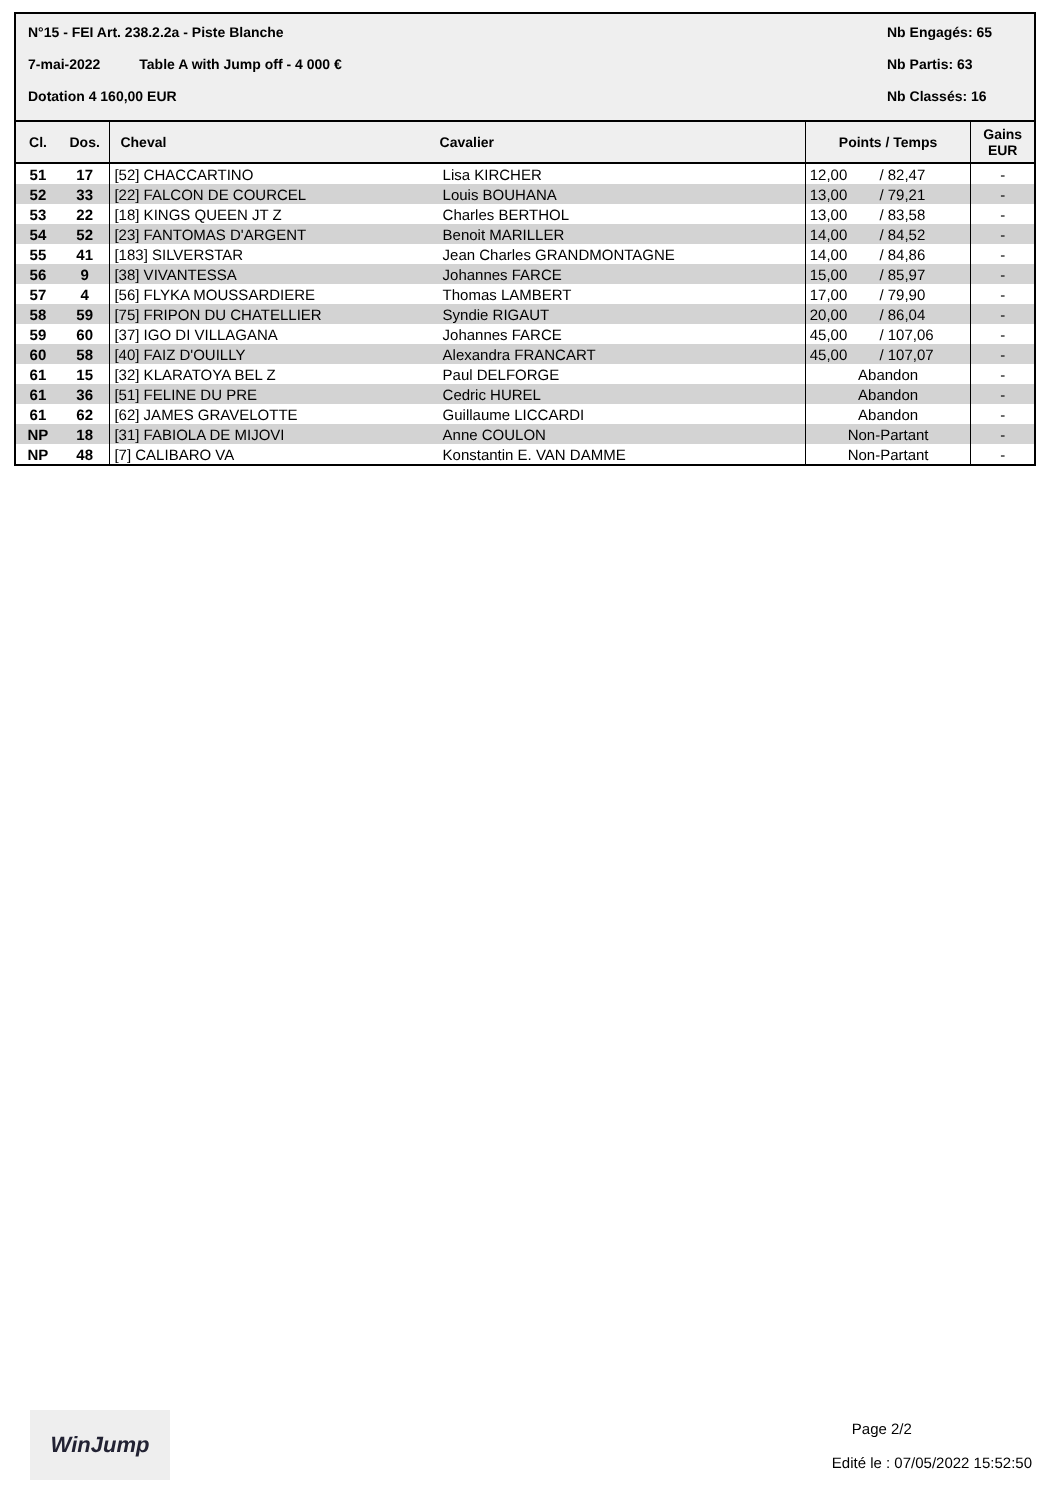N°15 - FEI Art. 238.2.2a - Piste Blanche Nb Engagés: 65
7-mai-2022 Table A with Jump off - 4 000 € Nb Partis: 63
Dotation 4 160,00 EUR Nb Classés: 16
| Cl. | Dos. | Cheval | Cavalier | Points / Temps | | Gains EUR |
| --- | --- | --- | --- | --- | --- | --- |
| 51 | 17 | [52] CHACCARTINO | Lisa KIRCHER | 12,00 | / 82,47 | - |
| 52 | 33 | [22] FALCON DE COURCEL | Louis BOUHANA | 13,00 | / 79,21 | - |
| 53 | 22 | [18] KINGS QUEEN JT Z | Charles BERTHOL | 13,00 | / 83,58 | - |
| 54 | 52 | [23] FANTOMAS D'ARGENT | Benoit MARILLER | 14,00 | / 84,52 | - |
| 55 | 41 | [183] SILVERSTAR | Jean Charles GRANDMONTAGNE | 14,00 | / 84,86 | - |
| 56 | 9 | [38] VIVANTESSA | Johannes FARCE | 15,00 | / 85,97 | - |
| 57 | 4 | [56] FLYKA MOUSSARDIERE | Thomas LAMBERT | 17,00 | / 79,90 | - |
| 58 | 59 | [75] FRIPON DU CHATELLIER | Syndie RIGAUT | 20,00 | / 86,04 | - |
| 59 | 60 | [37] IGO DI VILLAGANA | Johannes FARCE | 45,00 | / 107,06 | - |
| 60 | 58 | [40] FAIZ D'OUILLY | Alexandra FRANCART | 45,00 | / 107,07 | - |
| 61 | 15 | [32] KLARATOYA BEL Z | Paul DELFORGE | Abandon | | - |
| 61 | 36 | [51] FELINE DU PRE | Cedric HUREL | Abandon | | - |
| 61 | 62 | [62] JAMES GRAVELOTTE | Guillaume LICCARDI | Abandon | | - |
| NP | 18 | [31] FABIOLA DE MIJOVI | Anne COULON | Non-Partant | | - |
| NP | 48 | [7] CALIBARO VA | Konstantin E. VAN DAMME | Non-Partant | | - |
WinJump
Page 2/2
Edité le : 07/05/2022 15:52:50